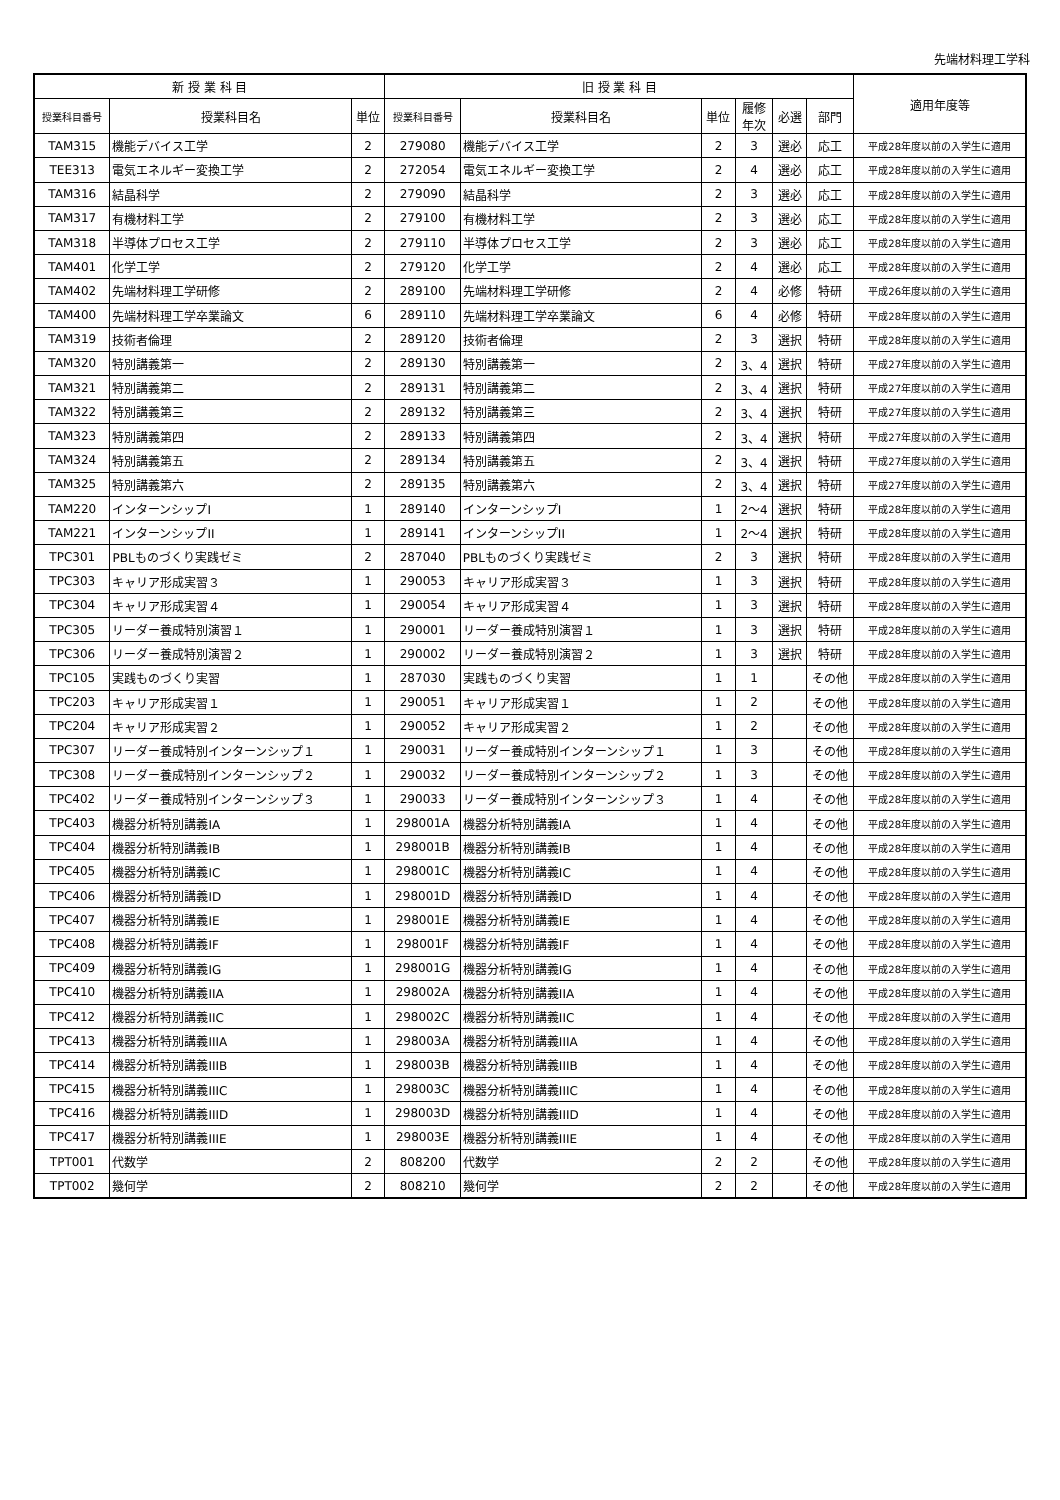先端材料理工学科
| 新 授 業 科 目 | | | 旧 授 業 科 目 | | | | | | 適用年度等 |
| --- | --- | --- | --- | --- | --- | --- | --- | --- | --- |
| 授業科目番号 | 授業科目名 | 単位 | 授業科目番号 | 授業科目名 | 単位 | 履修 年次 | 必選 | 部門 | |
| TAM315 | 機能デバイス工学 | 2 | 279080 | 機能デバイス工学 | 2 | 3 | 選必 | 応工 | 平成28年度以前の入学生に適用 |
| TEE313 | 電気エネルギー変換工学 | 2 | 272054 | 電気エネルギー変換工学 | 2 | 4 | 選必 | 応工 | 平成28年度以前の入学生に適用 |
| TAM316 | 結晶科学 | 2 | 279090 | 結晶科学 | 2 | 3 | 選必 | 応工 | 平成28年度以前の入学生に適用 |
| TAM317 | 有機材料工学 | 2 | 279100 | 有機材料工学 | 2 | 3 | 選必 | 応工 | 平成28年度以前の入学生に適用 |
| TAM318 | 半導体プロセス工学 | 2 | 279110 | 半導体プロセス工学 | 2 | 3 | 選必 | 応工 | 平成28年度以前の入学生に適用 |
| TAM401 | 化学工学 | 2 | 279120 | 化学工学 | 2 | 4 | 選必 | 応工 | 平成28年度以前の入学生に適用 |
| TAM402 | 先端材料理工学研修 | 2 | 289100 | 先端材料理工学研修 | 2 | 4 | 必修 | 特研 | 平成26年度以前の入学生に適用 |
| TAM400 | 先端材料理工学卒業論文 | 6 | 289110 | 先端材料理工学卒業論文 | 6 | 4 | 必修 | 特研 | 平成28年度以前の入学生に適用 |
| TAM319 | 技術者倫理 | 2 | 289120 | 技術者倫理 | 2 | 3 | 選択 | 特研 | 平成28年度以前の入学生に適用 |
| TAM320 | 特別講義第一 | 2 | 289130 | 特別講義第一 | 2 | 3、4 | 選択 | 特研 | 平成27年度以前の入学生に適用 |
| TAM321 | 特別講義第二 | 2 | 289131 | 特別講義第二 | 2 | 3、4 | 選択 | 特研 | 平成27年度以前の入学生に適用 |
| TAM322 | 特別講義第三 | 2 | 289132 | 特別講義第三 | 2 | 3、4 | 選択 | 特研 | 平成27年度以前の入学生に適用 |
| TAM323 | 特別講義第四 | 2 | 289133 | 特別講義第四 | 2 | 3、4 | 選択 | 特研 | 平成27年度以前の入学生に適用 |
| TAM324 | 特別講義第五 | 2 | 289134 | 特別講義第五 | 2 | 3、4 | 選択 | 特研 | 平成27年度以前の入学生に適用 |
| TAM325 | 特別講義第六 | 2 | 289135 | 特別講義第六 | 2 | 3、4 | 選択 | 特研 | 平成27年度以前の入学生に適用 |
| TAM220 | インターンシップI | 1 | 289140 | インターンシップI | 1 | 2～4 | 選択 | 特研 | 平成28年度以前の入学生に適用 |
| TAM221 | インターンシップII | 1 | 289141 | インターンシップII | 1 | 2～4 | 選択 | 特研 | 平成28年度以前の入学生に適用 |
| TPC301 | PBLものづくり実践ゼミ | 2 | 287040 | PBLものづくり実践ゼミ | 2 | 3 | 選択 | 特研 | 平成28年度以前の入学生に適用 |
| TPC303 | キャリア形成実習３ | 1 | 290053 | キャリア形成実習３ | 1 | 3 | 選択 | 特研 | 平成28年度以前の入学生に適用 |
| TPC304 | キャリア形成実習４ | 1 | 290054 | キャリア形成実習４ | 1 | 3 | 選択 | 特研 | 平成28年度以前の入学生に適用 |
| TPC305 | リーダー養成特別演習１ | 1 | 290001 | リーダー養成特別演習１ | 1 | 3 | 選択 | 特研 | 平成28年度以前の入学生に適用 |
| TPC306 | リーダー養成特別演習２ | 1 | 290002 | リーダー養成特別演習２ | 1 | 3 | 選択 | 特研 | 平成28年度以前の入学生に適用 |
| TPC105 | 実践ものづくり実習 | 1 | 287030 | 実践ものづくり実習 | 1 | 1 | | その他 | 平成28年度以前の入学生に適用 |
| TPC203 | キャリア形成実習１ | 1 | 290051 | キャリア形成実習１ | 1 | 2 | | その他 | 平成28年度以前の入学生に適用 |
| TPC204 | キャリア形成実習２ | 1 | 290052 | キャリア形成実習２ | 1 | 2 | | その他 | 平成28年度以前の入学生に適用 |
| TPC307 | リーダー養成特別インターンシップ１ | 1 | 290031 | リーダー養成特別インターンシップ１ | 1 | 3 | | その他 | 平成28年度以前の入学生に適用 |
| TPC308 | リーダー養成特別インターンシップ２ | 1 | 290032 | リーダー養成特別インターンシップ２ | 1 | 3 | | その他 | 平成28年度以前の入学生に適用 |
| TPC402 | リーダー養成特別インターンシップ３ | 1 | 290033 | リーダー養成特別インターンシップ３ | 1 | 4 | | その他 | 平成28年度以前の入学生に適用 |
| TPC403 | 機器分析特別講義IA | 1 | 298001A | 機器分析特別講義IA | 1 | 4 | | その他 | 平成28年度以前の入学生に適用 |
| TPC404 | 機器分析特別講義IB | 1 | 298001B | 機器分析特別講義IB | 1 | 4 | | その他 | 平成28年度以前の入学生に適用 |
| TPC405 | 機器分析特別講義IC | 1 | 298001C | 機器分析特別講義IC | 1 | 4 | | その他 | 平成28年度以前の入学生に適用 |
| TPC406 | 機器分析特別講義ID | 1 | 298001D | 機器分析特別講義ID | 1 | 4 | | その他 | 平成28年度以前の入学生に適用 |
| TPC407 | 機器分析特別講義IE | 1 | 298001E | 機器分析特別講義IE | 1 | 4 | | その他 | 平成28年度以前の入学生に適用 |
| TPC408 | 機器分析特別講義IF | 1 | 298001F | 機器分析特別講義IF | 1 | 4 | | その他 | 平成28年度以前の入学生に適用 |
| TPC409 | 機器分析特別講義IG | 1 | 298001G | 機器分析特別講義IG | 1 | 4 | | その他 | 平成28年度以前の入学生に適用 |
| TPC410 | 機器分析特別講義IIA | 1 | 298002A | 機器分析特別講義IIA | 1 | 4 | | その他 | 平成28年度以前の入学生に適用 |
| TPC412 | 機器分析特別講義IIC | 1 | 298002C | 機器分析特別講義IIC | 1 | 4 | | その他 | 平成28年度以前の入学生に適用 |
| TPC413 | 機器分析特別講義IIIA | 1 | 298003A | 機器分析特別講義IIIA | 1 | 4 | | その他 | 平成28年度以前の入学生に適用 |
| TPC414 | 機器分析特別講義IIIB | 1 | 298003B | 機器分析特別講義IIIB | 1 | 4 | | その他 | 平成28年度以前の入学生に適用 |
| TPC415 | 機器分析特別講義IIIC | 1 | 298003C | 機器分析特別講義IIIC | 1 | 4 | | その他 | 平成28年度以前の入学生に適用 |
| TPC416 | 機器分析特別講義IIID | 1 | 298003D | 機器分析特別講義IIID | 1 | 4 | | その他 | 平成28年度以前の入学生に適用 |
| TPC417 | 機器分析特別講義IIIE | 1 | 298003E | 機器分析特別講義IIIE | 1 | 4 | | その他 | 平成28年度以前の入学生に適用 |
| TPT001 | 代数学 | 2 | 808200 | 代数学 | 2 | 2 | | その他 | 平成28年度以前の入学生に適用 |
| TPT002 | 幾何学 | 2 | 808210 | 幾何学 | 2 | 2 | | その他 | 平成28年度以前の入学生に適用 |